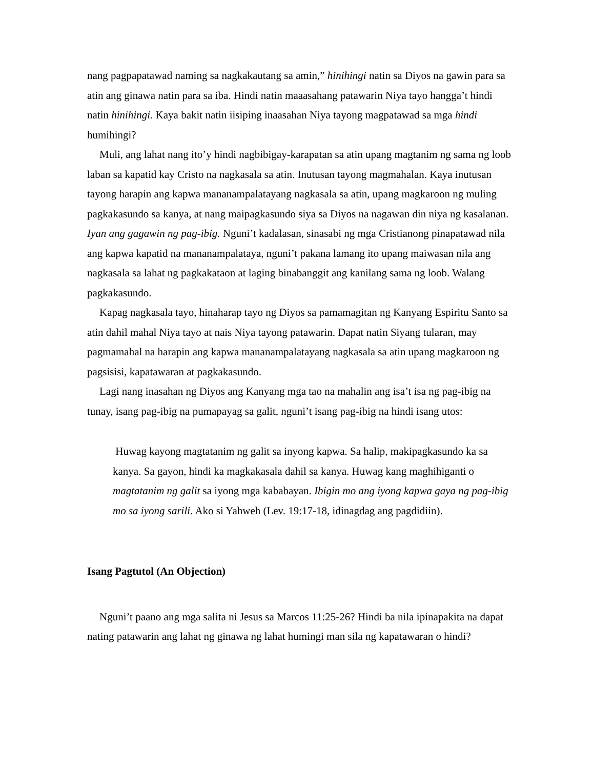nang pagpapatawad naming sa nagkakautang sa amin,” hinihingi natin sa Diyos na gawin para sa atin ang ginawa natin para sa iba. Hindi natin maaasahang patawarin Niya tayo hangga’t hindi natin hinihingi. Kaya bakit natin iisiping inaasahan Niya tayong magpatawad sa mga hindi humihingi?
Muli, ang lahat nang ito’y hindi nagbibigay-karapatan sa atin upang magtanim ng sama ng loob laban sa kapatid kay Cristo na nagkasala sa atin. Inutusan tayong magmahalan. Kaya inutusan tayong harapin ang kapwa mananampalatayang nagkasala sa atin, upang magkaroon ng muling pagkakasundo sa kanya, at nang maipagkasundo siya sa Diyos na nagawan din niya ng kasalanan. Iyan ang gagawin ng pag-ibig. Nguni’t kadalasan, sinasabi ng mga Cristianong pinapatawad nila ang kapwa kapatid na mananampalataya, nguni’t pakana lamang ito upang maiwasan nila ang nagkasala sa lahat ng pagkakataon at laging binabanggit ang kanilang sama ng loob. Walang pagkakasundo.
Kapag nagkasala tayo, hinaharap tayo ng Diyos sa pamamagitan ng Kanyang Espiritu Santo sa atin dahil mahal Niya tayo at nais Niya tayong patawarin. Dapat natin Siyang tularan, may pagmamahal na harapin ang kapwa mananampalatayang nagkasala sa atin upang magkaroon ng pagsisisi, kapatawaran at pagkakasundo.
Lagi nang inasahan ng Diyos ang Kanyang mga tao na mahalin ang isa’t isa ng pag-ibig na tunay, isang pag-ibig na pumapayag sa galit, nguni’t isang pag-ibig na hindi isang utos:
Huwag kayong magtatanim ng galit sa inyong kapwa. Sa halip, makipagkasundo ka sa kanya. Sa gayon, hindi ka magkakasala dahil sa kanya. Huwag kang maghihiganti o magtatanim ng galit sa iyong mga kababayan. Ibigin mo ang iyong kapwa gaya ng pag-ibig mo sa iyong sarili. Ako si Yahweh (Lev. 19:17-18, idinagdag ang pagdidiin).
Isang Pagtutol (An Objection)
Nguni’t paano ang mga salita ni Jesus sa Marcos 11:25-26? Hindi ba nila ipinapakita na dapat nating patawarin ang lahat ng ginawa ng lahat humingi man sila ng kapatawaran o hindi?